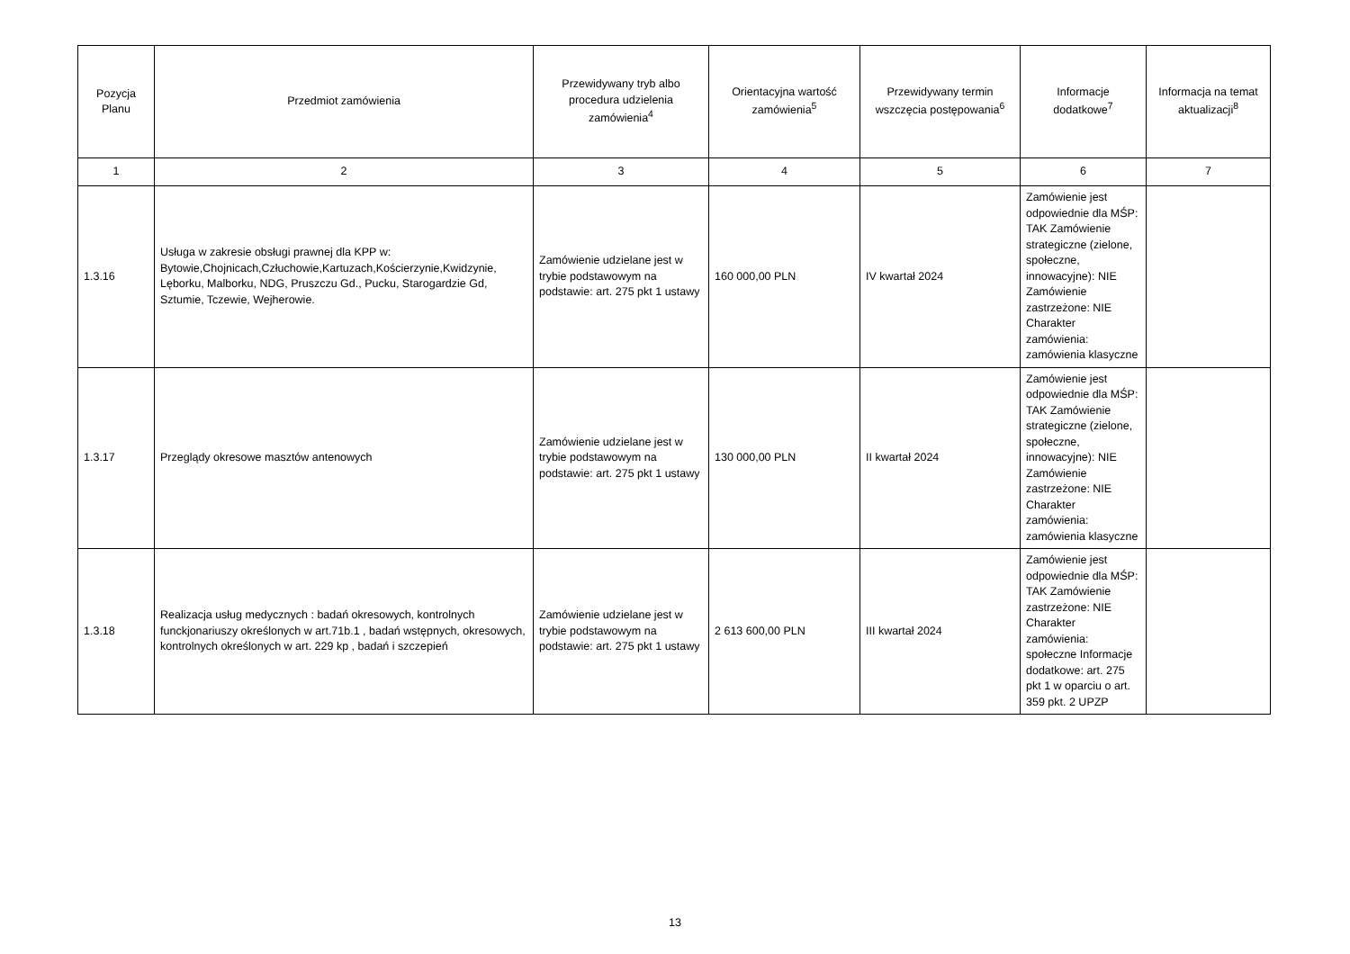| Pozycja Planu | Przedmiot zamówienia | Przewidywany tryb albo procedura udzielenia zamówienia<sup>4</sup> | Orientacyjna wartość zamówienia<sup>5</sup> | Przewidywany termin wszczęcia postępowania<sup>6</sup> | Informacje dodatkowe<sup>7</sup> | Informacja na temat aktualizacji<sup>8</sup> |
| --- | --- | --- | --- | --- | --- | --- |
| 1 | 2 | 3 | 4 | 5 | 6 | 7 |
| 1.3.16 | Usługa w zakresie obsługi prawnej dla KPP w: Bytowie,Chojnicach,Człuchowie,Kartuzach,Kościerzynie,Kwidzynie, Lęborku, Malborku, NDG, Pruszczu Gd., Pucku, Starogardzie Gd, Sztumie, Tczewie, Wejherowie. | Zamówienie udzielane jest w trybie podstawowym na podstawie: art. 275 pkt 1 ustawy | 160 000,00 PLN | IV kwartał 2024 | Zamówienie jest odpowiednie dla MŚP: TAK Zamówienie strategiczne (zielone, społeczne, innowacyjne): NIE Zamówienie zastrzeżone: NIE Charakter zamówienia: zamówienia klasyczne | |
| 1.3.17 | Przeglądy okresowe masztów antenowych | Zamówienie udzielane jest w trybie podstawowym na podstawie: art. 275 pkt 1 ustawy | 130 000,00 PLN | II kwartał 2024 | Zamówienie jest odpowiednie dla MŚP: TAK Zamówienie strategiczne (zielone, społeczne, innowacyjne): NIE Zamówienie zastrzeżone: NIE Charakter zamówienia: zamówienia klasyczne | |
| 1.3.18 | Realizacja usług medycznych : badań okresowych, kontrolnych funckjonariuszy określonych w art.71b.1 , badań wstępnych, okresowych, kontrolnych określonych w art. 229 kp , badań i szczepień | Zamówienie udzielane jest w trybie podstawowym na podstawie: art. 275 pkt 1 ustawy | 2 613 600,00 PLN | III kwartał 2024 | Zamówienie jest odpowiednie dla MŚP: TAK Zamówienie zastrzeżone: NIE Charakter zamówienia: społeczne Informacje dodatkowe: art. 275 pkt 1 w oparciu o art. 359 pkt. 2 UPZP | |
13